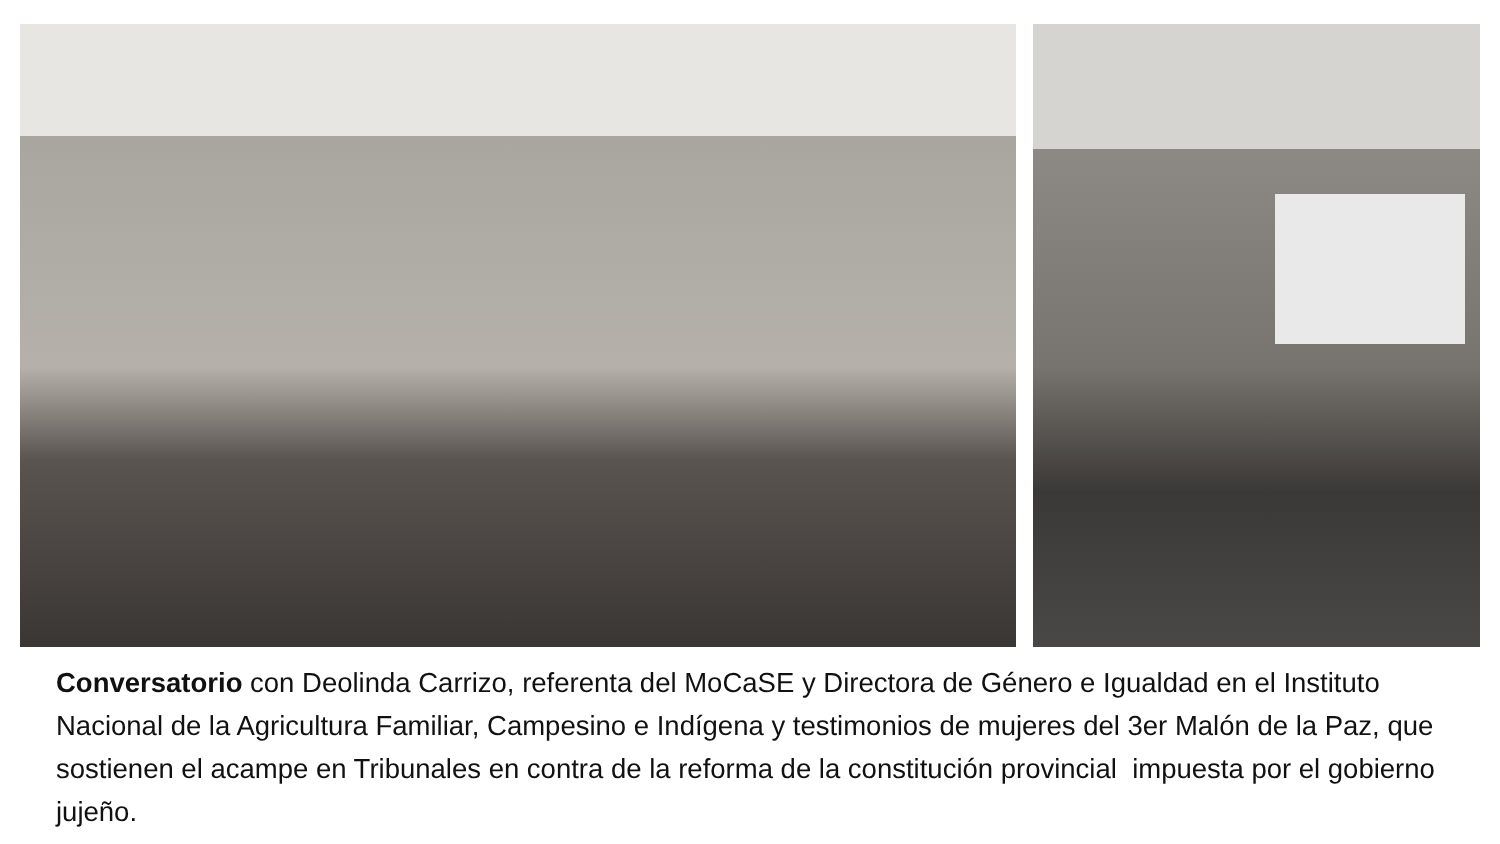Conversatorio con Deolinda Carrizo, referenta del MoCaSE y Directora de Género e Igualdad en el Instituto Nacional de la Agricultura Familiar, Campesino e Indígena y testimonios de mujeres del 3er Malón de la Paz, que sostienen el acampe en Tribunales en contra de la reforma de la constitución provincial impuesta por el gobierno jujeño.